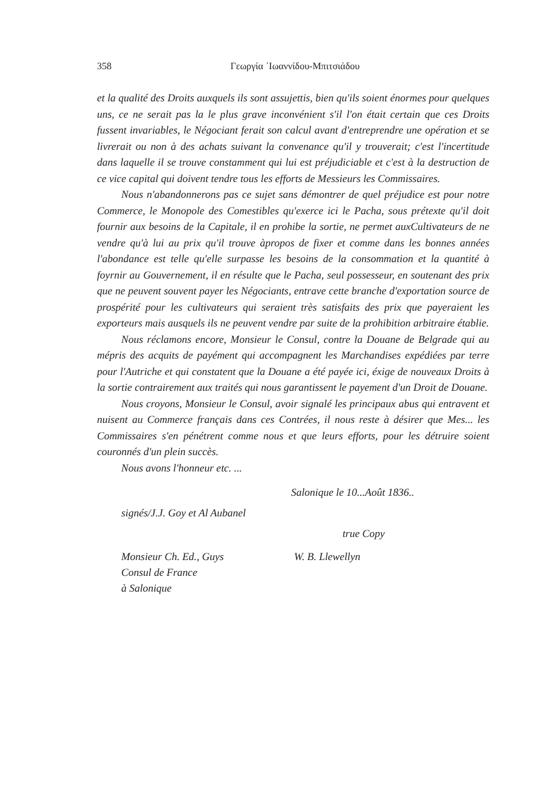358 Γεωργία ᾿Ιωαννίδου-Μπιτσιάδου
et la qualité des Droits auxquels ils sont assujettis, bien qu'ils soient énormes pour quelques uns, ce ne serait pas la le plus grave inconvénient s'il l'on était certain que ces Droits fussent invariables, le Négociant ferait son calcul avant d'entreprendre une opération et se livrerait ou non à des achats suivant la convenance qu'il y trouverait; c'est l'incertitude dans laquelle il se trouve constamment qui lui est préjudiciable et c'est à la destruction de ce vice capital qui doivent tendre tous les efforts de Messieurs les Commissaires.
Nous n'abandonnerons pas ce sujet sans démontrer de quel préjudice est pour notre Commerce, le Monopole des Comestibles qu'exerce ici le Pacha, sous prétexte qu'il doit fournir aux besoins de la Capitale, il en prohibe la sortie, ne permet auxCultivateurs de ne vendre qu'à lui au prix qu'il trouve àpropos de fixer et comme dans les bonnes années l'abondance est telle qu'elle surpasse les besoins de la consommation et la quantité à foyrnir au Gouvernement, il en résulte que le Pacha, seul possesseur, en soutenant des prix que ne peuvent souvent payer les Négociants, entrave cette branche d'exportation source de prospérité pour les cultivateurs qui seraient très satisfaits des prix que payeraient les exporteurs mais ausquels ils ne peuvent vendre par suite de la prohibition arbitraire établie.
Nous réclamons encore, Monsieur le Consul, contre la Douane de Belgrade qui au mépris des acquits de payément qui accompagnent les Marchandises expédiées par terre pour l'Autriche et qui constatent que la Douane a été payée ici, éxige de nouveaux Droits à la sortie contrairement aux traités qui nous garantissent le payement d'un Droit de Douane.
Nous croyons, Monsieur le Consul, avoir signalé les principaux abus qui entravent et nuisent au Commerce français dans ces Contrées, il nous reste à désirer que Mes... les Commissaires s'en pénétrent comme nous et que leurs efforts, pour les détruire soient couronnés d'un plein succès.
Nous avons l'honneur etc. ...
Salonique le 10...Août 1836..
signés/J.J. Goy et Al Aubanel
true Copy
Monsieur Ch. Ed., Guys
Consul de France
à Salonique
W. B. Llewellyn